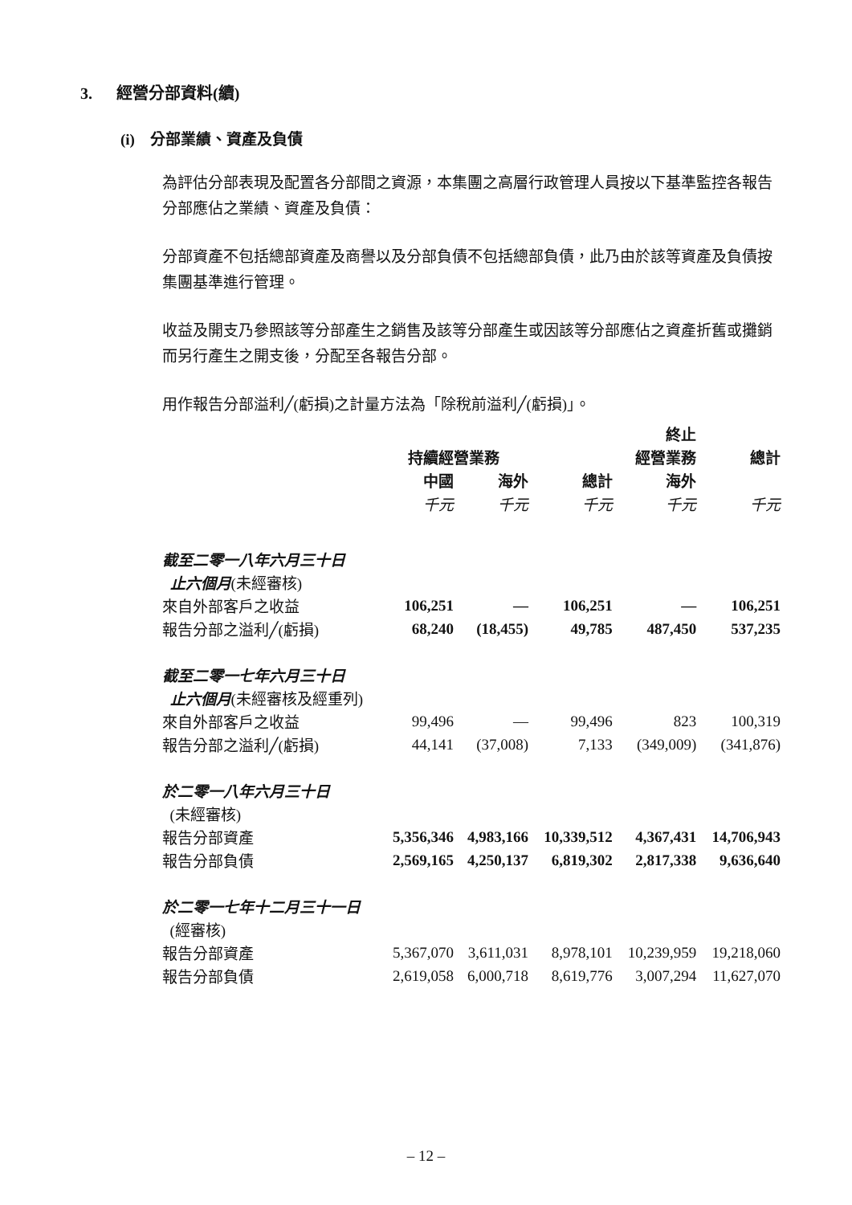3. 經營分部資料(續)
(i) 分部業績、資產及負債
為評估分部表現及配置各分部間之資源，本集團之高層行政管理人員按以下基準監控各報告分部應佔之業績、資產及負債：
分部資產不包括總部資產及商譽以及分部負債不包括總部負債，此乃由於該等資產及負債按集團基準進行管理。
收益及開支乃參照該等分部產生之銷售及該等分部產生或因該等分部應佔之資產折舊或攤銷而另行產生之開支後，分配至各報告分部。
用作報告分部溢利╱(虧損)之計量方法為「除稅前溢利╱(虧損)」。
| | | | | 終止 | |
| | 持續經營業務 | | | 經營業務 | 總計 |
| | 中國 | 海外 | 總計 | 海外 | |
| | 千元 | 千元 | 千元 | 千元 | 千元 |
| 截至二零一八年六月三十日 | | | | | |
| 止六個月 (未經審核) | | | | | |
| 來自外部客戶之收益 | 106,251 | — | 106,251 | — | 106,251 |
| 報告分部之溢利╱(虧損) | 68,240 | (18,455) | 49,785 | 487,450 | 537,235 |
| 截至二零一七年六月三十日 | | | | | |
| 止六個月 (未經審核及經重列) | | | | | |
| 來自外部客戶之收益 | 99,496 | — | 99,496 | 823 | 100,319 |
| 報告分部之溢利╱(虧損) | 44,141 | (37,008) | 7,133 | (349,009) | (341,876) |
| 於二零一八年六月三十日 | | | | | |
| (未經審核) | | | | | |
| 報告分部資產 | 5,356,346 | 4,983,166 | 10,339,512 | 4,367,431 | 14,706,943 |
| 報告分部負債 | 2,569,165 | 4,250,137 | 6,819,302 | 2,817,338 | 9,636,640 |
| 於二零一七年十二月三十一日 | | | | | |
| (經審核) | | | | | |
| 報告分部資產 | 5,367,070 | 3,611,031 | 8,978,101 | 10,239,959 | 19,218,060 |
| 報告分部負債 | 2,619,058 | 6,000,718 | 8,619,776 | 3,007,294 | 11,627,070 |
– 12 –